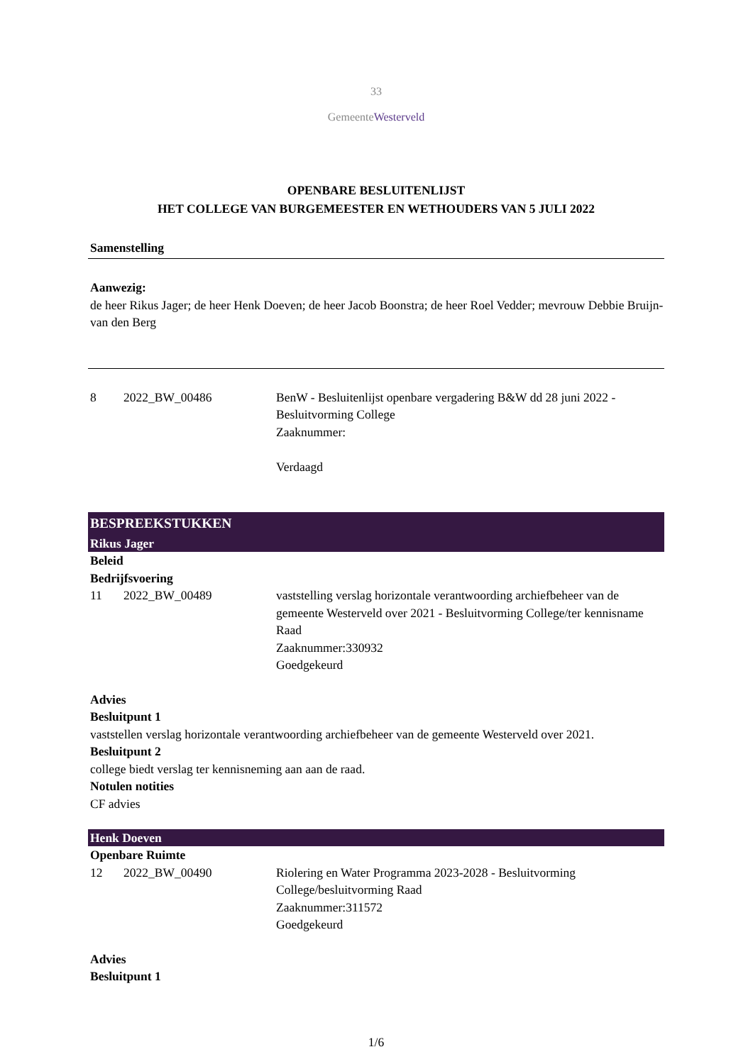33
GemeenteWesterveld
OPENBARE BESLUITENLIJST
HET COLLEGE VAN BURGEMEESTER EN WETHOUDERS VAN 5 JULI 2022
Samenstelling
Aanwezig:
de heer Rikus Jager; de heer Henk Doeven; de heer Jacob Boonstra; de heer Roel Vedder; mevrouw Debbie Bruijn-van den Berg
8 2022_BW_00486 BenW - Besluitenlijst openbare vergadering B&W dd 28 juni 2022 - Besluitvorming College
Zaaknummer:
Verdaagd
BESPREEKSTUKKEN
Rikus Jager
Beleid
Bedrijfsvoering
11 2022_BW_00489 vaststelling verslag horizontale verantwoording archiefbeheer van de gemeente Westerveld over 2021 - Besluitvorming College/ter kennisname Raad
Zaaknummer:330932
Goedgekeurd
Advies
Besluitpunt 1
vaststellen verslag horizontale verantwoording archiefbeheer van de gemeente Westerveld over 2021.
Besluitpunt 2
college biedt verslag ter kennisneming aan aan de raad.
Notulen notities
CF advies
Henk Doeven
Openbare Ruimte
12 2022_BW_00490 Riolering en Water Programma 2023-2028 - Besluitvorming College/besluitvorming Raad
Zaaknummer:311572
Goedgekeurd
Advies
Besluitpunt 1
1/6